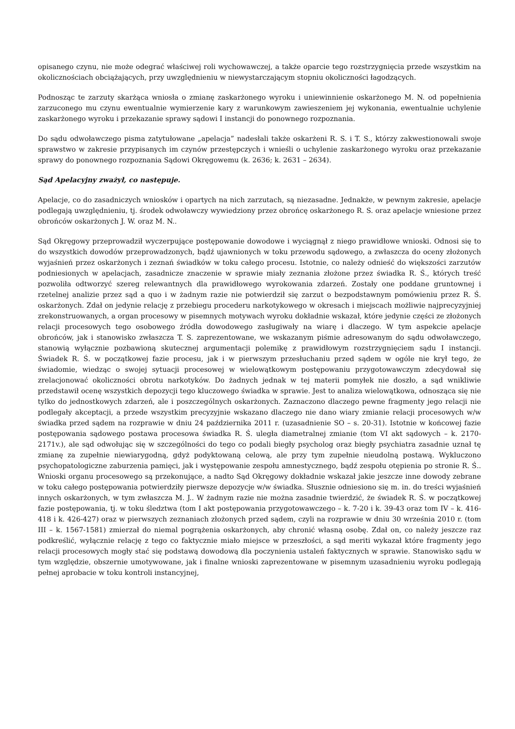opisanego czynu, nie może odegrać właściwej roli wychowawczej, a także oparcie tego rozstrzygnięcia przede wszystkim na okolicznościach obciążających, przy uwzględnieniu w niewystarczającym stopniu okoliczności łagodzących.
Podnosząc te zarzuty skarżąca wniosła o zmianę zaskarżonego wyroku i uniewinnienie oskarżonego M. N. od popełnienia zarzuconego mu czynu ewentualnie wymierzenie kary z warunkowym zawieszeniem jej wykonania, ewentualnie uchylenie zaskarżonego wyroku i przekazanie sprawy sądowi I instancji do ponownego rozpoznania.
Do sądu odwoławczego pisma zatytułowane „apelacja” nadesłali także oskarżeni R. S. i T. S., którzy zakwestionowali swoje sprawstwo w zakresie przypisanych im czynów przestępczych i wnieśli o uchylenie zaskarżonego wyroku oraz przekazanie sprawy do ponownego rozpoznania Sądowi Okręgowemu (k. 2636; k. 2631 – 2634).
Sąd Apelacyjny zważył, co następuje.
Apelacje, co do zasadniczych wniosków i opartych na nich zarzutach, są niezasadne. Jednakże, w pewnym zakresie, apelacje podlegają uwzględnieniu, tj. środek odwoławczy wywiedziony przez obrońcę oskarżonego R. S. oraz apelacje wniesione przez obrońców oskarżonych J. W. oraz M. N..
Sąd Okręgowy przeprowadził wyczerpujące postępowanie dowodowe i wyciągnął z niego prawidłowe wnioski. Odnosi się to do wszystkich dowodów przeprowadzonych, bądź ujawnionych w toku przewodu sądowego, a zwłaszcza do oceny złożonych wyjaśnień przez oskarżonych i zeznań świadków w toku całego procesu. Istotnie, co należy odnieść do większości zarzutów podniesionych w apelacjach, zasadnicze znaczenie w sprawie miały zeznania złożone przez świadka R. Ś., których treść pozwoliła odtworzyć szereg relewantnych dla prawidłowego wyrokowania zdarzeń. Zostały one poddane gruntownej i rzetelnej analizie przez sąd a quo i w żadnym razie nie potwierdził się zarzut o bezpodstawnym pomówieniu przez R. Ś. oskarżonych. Zdał on jedynie relację z przebiegu procederu narkotykowego w okresach i miejscach możliwie najprecyzyjniej zrekonstruowanych, a organ procesowy w pisemnych motywach wyroku dokładnie wskazał, które jedynie części ze złożonych relacji procesowych tego osobowego źródła dowodowego zasługiwały na wiarę i dlaczego. W tym aspekcie apelacje obrońców, jak i stanowisko zwłaszcza T. S. zaprezentowane, we wskazanym piśmie adresowanym do sądu odwoławczego, stanowią wyłącznie pozbawioną skutecznej argumentacji polemikę z prawidłowym rozstrzygnięciem sądu I instancji. Świadek R. Ś. w początkowej fazie procesu, jak i w pierwszym przesłuchaniu przed sądem w ogóle nie krył tego, że świadomie, wiedząc o swojej sytuacji procesowej w wielowątkowym postępowaniu przygotowawczym zdecydował się zrelacjonować okoliczności obrotu narkotyków. Do żadnych jednak w tej materii pomyłek nie doszło, a sąd wnikliwie przedstawił ocenę wszystkich depozycji tego kluczowego świadka w sprawie. Jest to analiza wielowątkowa, odnosząca się nie tylko do jednostkowych zdarzeń, ale i poszczególnych oskarżonych. Zaznaczono dlaczego pewne fragmenty jego relacji nie podlegały akceptacji, a przede wszystkim precyzyjnie wskazano dlaczego nie dano wiary zmianie relacji procesowych w/w świadka przed sądem na rozprawie w dniu 24 października 2011 r. (uzasadnienie SO – s. 20-31). Istotnie w końcowej fazie postępowania sądowego postawa procesowa świadka R. Ś. uległa diametralnej zmianie (tom VI akt sądowych – k. 2170-2171v.), ale sąd odwołując się w szczególności do tego co podali biegły psycholog oraz biegły psychiatra zasadnie uznał tę zmianę za zupełnie niewiarygodną, gdyż podyktowaną celową, ale przy tym zupełnie nieudolną postawą. Wykluczono psychopatologiczne zaburzenia pamięci, jak i występowanie zespołu amnestycznego, bądź zespołu otępienia po stronie R. Ś.. Wnioski organu procesowego są przekonujące, a nadto Sąd Okręgowy dokładnie wskazał jakie jeszcze inne dowody zebrane w toku całego postępowania potwierdziły pierwsze depozycje w/w świadka. Słusznie odniesiono się m. in. do treści wyjaśnień innych oskarżonych, w tym zwłaszcza M. J.. W żadnym razie nie można zasadnie twierdzić, że świadek R. Ś. w początkowej fazie postępowania, tj. w toku śledztwa (tom I akt postępowania przygotowawczego – k. 7-20 i k. 39-43 oraz tom IV – k. 416-418 i k. 426-427) oraz w pierwszych zeznaniach złożonych przed sądem, czyli na rozprawie w dniu 30 września 2010 r. (tom III – k. 1567-1581) zmierzał do niemal pogrążenia oskarżonych, aby chronić własną osobę. Zdał on, co należy jeszcze raz podkreślić, wyłącznie relację z tego co faktycznie miało miejsce w przeszłości, a sąd meriti wykazał które fragmenty jego relacji procesowych mogły stać się podstawą dowodową dla poczynienia ustaleń faktycznych w sprawie. Stanowisko sądu w tym względzie, obszernie umotywowane, jak i finalne wnioski zaprezentowane w pisemnym uzasadnieniu wyroku podlegają pełnej aprobacie w toku kontroli instancyjnej,